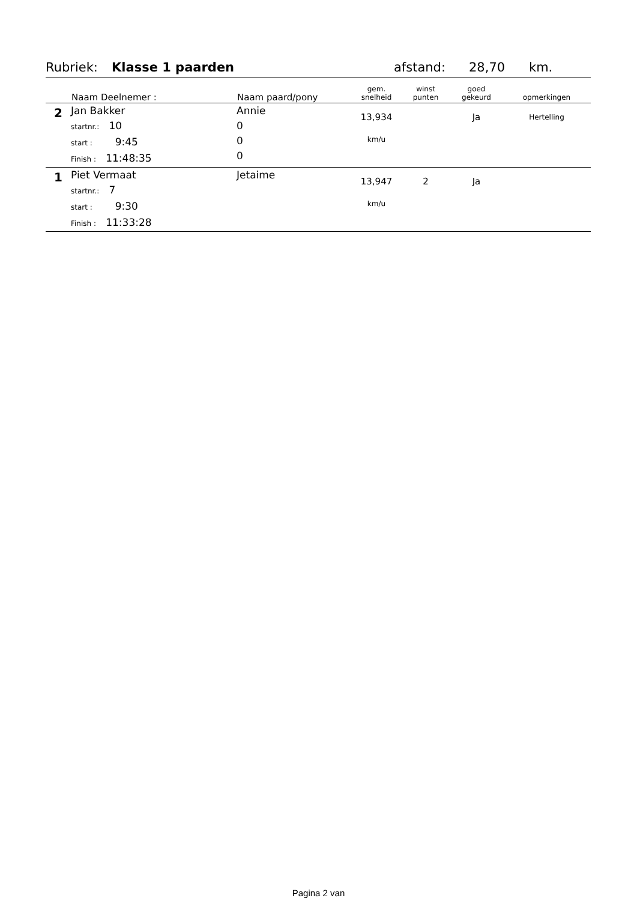Rubriek: Klasse 1 paarden afstand: 28,70 km.
| | Naam Deelnemer : | Naam paard/pony | gem. snelheid | winst punten | goed gekeurd | opmerkingen |
| --- | --- | --- | --- | --- | --- | --- |
| 2 | Jan Bakker startnr.: 10 start : 9:45 Finish : 11:48:35 | Annie 0 0 0 | 13,934 km/u | | Ja | Hertelling |
| 1 | Piet Vermaat startnr.: 7 start : 9:30 Finish : 11:33:28 | Jetaime | 13,947 km/u | 2 | Ja | |
Pagina 2 van